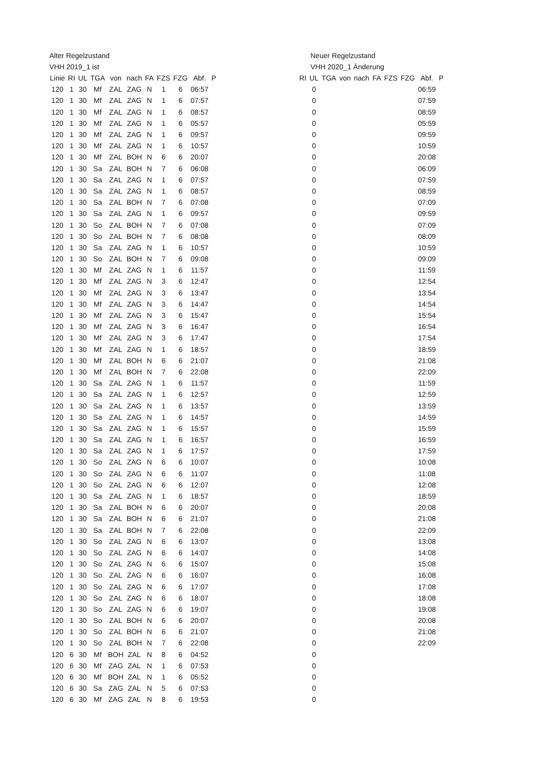Alter Regelzustand
VHH 2019_1 ist
| Linie | RI | UL | TGA | von | nach | FA | FZS | FZG | Abf. | P |
| --- | --- | --- | --- | --- | --- | --- | --- | --- | --- | --- |
| 120 | 1 | 30 | Mf | ZAL | ZAG | N | 1 | 6 | 06:57 | |
| 120 | 1 | 30 | Mf | ZAL | ZAG | N | 1 | 6 | 07:57 | |
| 120 | 1 | 30 | Mf | ZAL | ZAG | N | 1 | 6 | 08:57 | |
| 120 | 1 | 30 | Mf | ZAL | ZAG | N | 1 | 6 | 05:57 | |
| 120 | 1 | 30 | Mf | ZAL | ZAG | N | 1 | 6 | 09:57 | |
| 120 | 1 | 30 | Mf | ZAL | ZAG | N | 1 | 6 | 10:57 | |
| 120 | 1 | 30 | Mf | ZAL | BOH | N | 6 | 6 | 20:07 | |
| 120 | 1 | 30 | Sa | ZAL | BOH | N | 7 | 6 | 06:08 | |
| 120 | 1 | 30 | Sa | ZAL | ZAG | N | 1 | 6 | 07:57 | |
| 120 | 1 | 30 | Sa | ZAL | ZAG | N | 1 | 6 | 08:57 | |
| 120 | 1 | 30 | Sa | ZAL | BOH | N | 7 | 6 | 07:08 | |
| 120 | 1 | 30 | Sa | ZAL | ZAG | N | 1 | 6 | 09:57 | |
| 120 | 1 | 30 | So | ZAL | BOH | N | 7 | 6 | 07:08 | |
| 120 | 1 | 30 | So | ZAL | BOH | N | 7 | 6 | 08:08 | |
| 120 | 1 | 30 | Sa | ZAL | ZAG | N | 1 | 6 | 10:57 | |
| 120 | 1 | 30 | So | ZAL | BOH | N | 7 | 6 | 09:08 | |
| 120 | 1 | 30 | Mf | ZAL | ZAG | N | 1 | 6 | 11:57 | |
| 120 | 1 | 30 | Mf | ZAL | ZAG | N | 3 | 6 | 12:47 | |
| 120 | 1 | 30 | Mf | ZAL | ZAG | N | 3 | 6 | 13:47 | |
| 120 | 1 | 30 | Mf | ZAL | ZAG | N | 3 | 6 | 14:47 | |
| 120 | 1 | 30 | Mf | ZAL | ZAG | N | 3 | 6 | 15:47 | |
| 120 | 1 | 30 | Mf | ZAL | ZAG | N | 3 | 6 | 16:47 | |
| 120 | 1 | 30 | Mf | ZAL | ZAG | N | 3 | 6 | 17:47 | |
| 120 | 1 | 30 | Mf | ZAL | ZAG | N | 1 | 6 | 18:57 | |
| 120 | 1 | 30 | Mf | ZAL | BOH | N | 6 | 6 | 21:07 | |
| 120 | 1 | 30 | Mf | ZAL | BOH | N | 7 | 6 | 22:08 | |
| 120 | 1 | 30 | Sa | ZAL | ZAG | N | 1 | 6 | 11:57 | |
| 120 | 1 | 30 | Sa | ZAL | ZAG | N | 1 | 6 | 12:57 | |
| 120 | 1 | 30 | Sa | ZAL | ZAG | N | 1 | 6 | 13:57 | |
| 120 | 1 | 30 | Sa | ZAL | ZAG | N | 1 | 6 | 14:57 | |
| 120 | 1 | 30 | Sa | ZAL | ZAG | N | 1 | 6 | 15:57 | |
| 120 | 1 | 30 | Sa | ZAL | ZAG | N | 1 | 6 | 16:57 | |
| 120 | 1 | 30 | Sa | ZAL | ZAG | N | 1 | 6 | 17:57 | |
| 120 | 1 | 30 | So | ZAL | ZAG | N | 6 | 6 | 10:07 | |
| 120 | 1 | 30 | So | ZAL | ZAG | N | 6 | 6 | 11:07 | |
| 120 | 1 | 30 | So | ZAL | ZAG | N | 6 | 6 | 12:07 | |
| 120 | 1 | 30 | Sa | ZAL | ZAG | N | 1 | 6 | 18:57 | |
| 120 | 1 | 30 | Sa | ZAL | BOH | N | 6 | 6 | 20:07 | |
| 120 | 1 | 30 | Sa | ZAL | BOH | N | 6 | 6 | 21:07 | |
| 120 | 1 | 30 | Sa | ZAL | BOH | N | 7 | 6 | 22:08 | |
| 120 | 1 | 30 | So | ZAL | ZAG | N | 6 | 6 | 13:07 | |
| 120 | 1 | 30 | So | ZAL | ZAG | N | 6 | 6 | 14:07 | |
| 120 | 1 | 30 | So | ZAL | ZAG | N | 6 | 6 | 15:07 | |
| 120 | 1 | 30 | So | ZAL | ZAG | N | 6 | 6 | 16:07 | |
| 120 | 1 | 30 | So | ZAL | ZAG | N | 6 | 6 | 17:07 | |
| 120 | 1 | 30 | So | ZAL | ZAG | N | 6 | 6 | 18:07 | |
| 120 | 1 | 30 | So | ZAL | ZAG | N | 6 | 6 | 19:07 | |
| 120 | 1 | 30 | So | ZAL | BOH | N | 6 | 6 | 20:07 | |
| 120 | 1 | 30 | So | ZAL | BOH | N | 6 | 6 | 21:07 | |
| 120 | 1 | 30 | So | ZAL | BOH | N | 7 | 6 | 22:08 | |
| 120 | 6 | 30 | Mf | BOH | ZAL | N | 8 | 6 | 04:52 | |
| 120 | 6 | 30 | Mf | ZAG | ZAL | N | 1 | 6 | 07:53 | |
| 120 | 6 | 30 | Mf | BOH | ZAL | N | 1 | 6 | 05:52 | |
| 120 | 6 | 30 | Sa | ZAG | ZAL | N | 5 | 6 | 07:53 | |
| 120 | 6 | 30 | Mf | ZAG | ZAL | N | 8 | 6 | 19:53 | |
Neuer Regelzustand
VHH 2020_1 Änderung
| RI | UL | TGA | von | nach | FA | FZS | FZG | Abf. | P |
| --- | --- | --- | --- | --- | --- | --- | --- | --- | --- |
| | 0 | | | | | | | 06:59 | |
| | 0 | | | | | | | 07:59 | |
| | 0 | | | | | | | 08:59 | |
| | 0 | | | | | | | 05:59 | |
| | 0 | | | | | | | 09:59 | |
| | 0 | | | | | | | 10:59 | |
| | 0 | | | | | | | 20:08 | |
| | 0 | | | | | | | 06:09 | |
| | 0 | | | | | | | 07:59 | |
| | 0 | | | | | | | 08:59 | |
| | 0 | | | | | | | 07:09 | |
| | 0 | | | | | | | 09:59 | |
| | 0 | | | | | | | 07:09 | |
| | 0 | | | | | | | 08:09 | |
| | 0 | | | | | | | 10:59 | |
| | 0 | | | | | | | 09:09 | |
| | 0 | | | | | | | 11:59 | |
| | 0 | | | | | | | 12:54 | |
| | 0 | | | | | | | 13:54 | |
| | 0 | | | | | | | 14:54 | |
| | 0 | | | | | | | 15:54 | |
| | 0 | | | | | | | 16:54 | |
| | 0 | | | | | | | 17:54 | |
| | 0 | | | | | | | 18:59 | |
| | 0 | | | | | | | 21:08 | |
| | 0 | | | | | | | 22:09 | |
| | 0 | | | | | | | 11:59 | |
| | 0 | | | | | | | 12:59 | |
| | 0 | | | | | | | 13:59 | |
| | 0 | | | | | | | 14:59 | |
| | 0 | | | | | | | 15:59 | |
| | 0 | | | | | | | 16:59 | |
| | 0 | | | | | | | 17:59 | |
| | 0 | | | | | | | 10:08 | |
| | 0 | | | | | | | 11:08 | |
| | 0 | | | | | | | 12:08 | |
| | 0 | | | | | | | 18:59 | |
| | 0 | | | | | | | 20:08 | |
| | 0 | | | | | | | 21:08 | |
| | 0 | | | | | | | 22:09 | |
| | 0 | | | | | | | 13:08 | |
| | 0 | | | | | | | 14:08 | |
| | 0 | | | | | | | 15:08 | |
| | 0 | | | | | | | 16:08 | |
| | 0 | | | | | | | 17:08 | |
| | 0 | | | | | | | 18:08 | |
| | 0 | | | | | | | 19:08 | |
| | 0 | | | | | | | 20:08 | |
| | 0 | | | | | | | 21:08 | |
| | 0 | | | | | | | 22:09 | |
| | 0 | | | | | | | | |
| | 0 | | | | | | | | |
| | 0 | | | | | | | | |
| | 0 | | | | | | | | |
| | 0 | | | | | | | | |